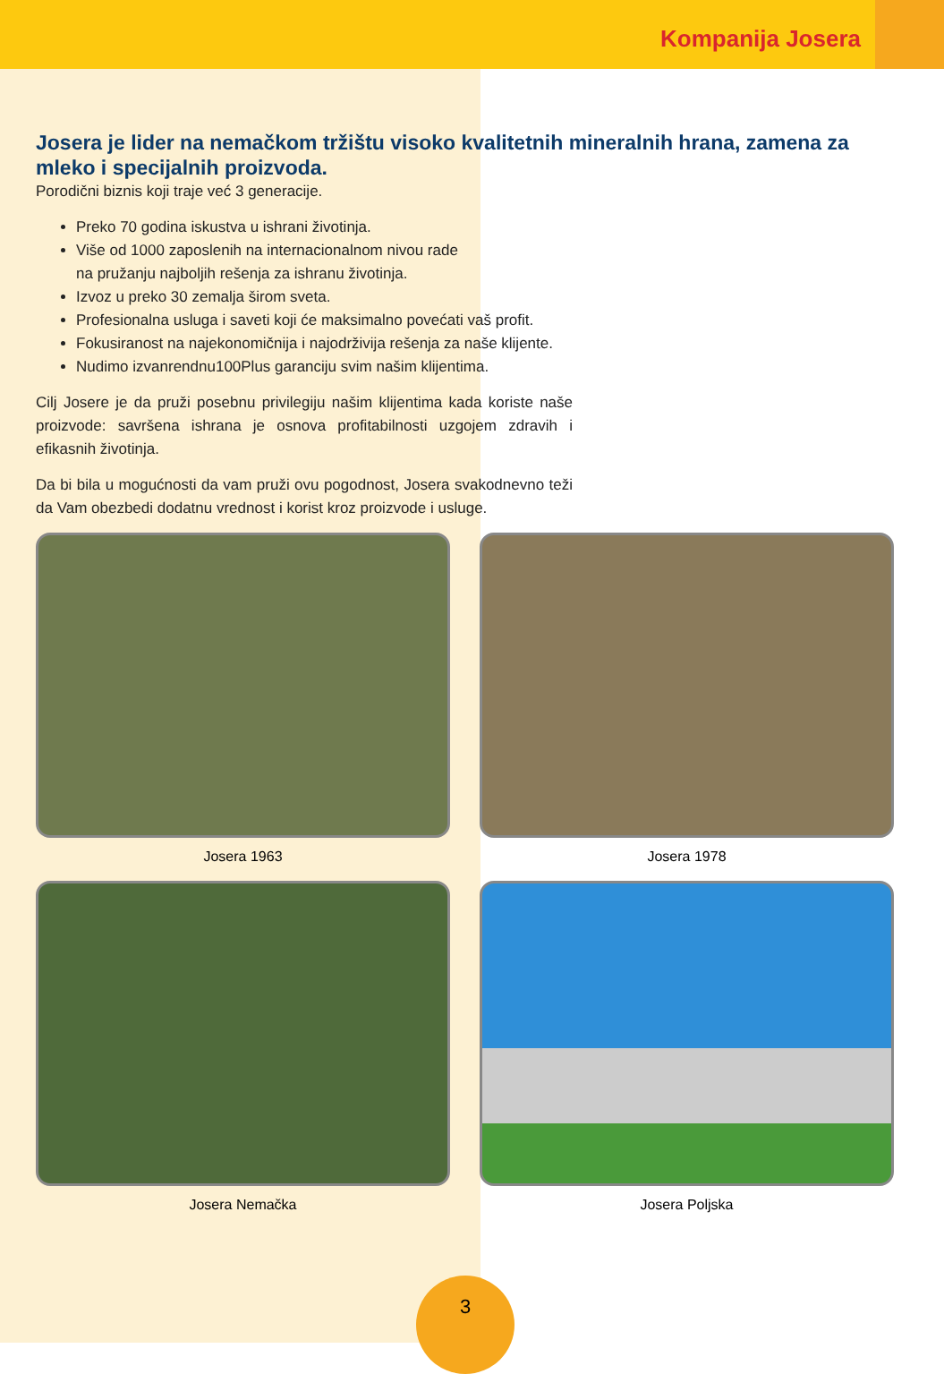Kompanija Josera
Josera je lider na nemačkom tržištu visoko kvalitetnih mineralnih hrana, zamena za mleko i specijalnih proizvoda.
Porodični biznis koji traje već 3 generacije.
Preko 70 godina iskustva u ishrani životinja.
Više od 1000 zaposlenih na internacionalnom nivou rade
na pružanju najboljih rešenja za ishranu životinja.
Izvoz u preko 30 zemalja širom sveta.
Profesionalna usluga i saveti koji će maksimalno povećati vaš profit.
Fokusiranost na najekonomičnija i najodrživija rešenja za naše klijente.
Nudimo izvanrendnu100Plus garanciju svim našim klijentima.
Cilj Josere je da pruži posebnu privilegiju našim klijentima kada koriste naše proizvode: savršena ishrana je osnova profitabilnosti uzgojem zdravih i efikasnih životinja.
Da bi bila u mogućnosti da vam pruži ovu pogodnost, Josera svakodnevno teži da Vam obezbedi dodatnu vrednost i korist kroz proizvode i usluge.
Josera 1963
Josera 1978
Josera Nemačka
Josera Poljska
3